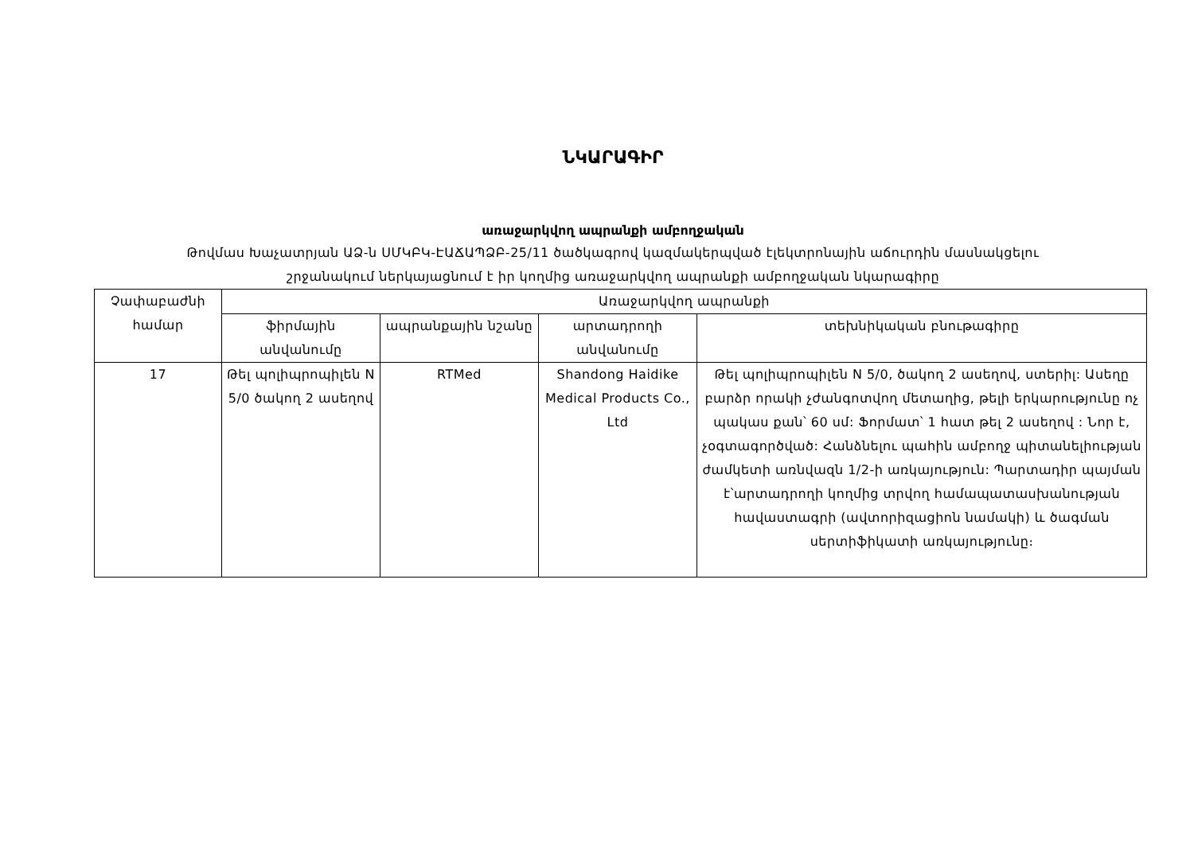ՆԿԱՐԱԳԻՐ
առաջարկվող ապրանքի ամբողջական
Թովմաս Խաչատրյան ԱՁ-ն ՍՄԿԲԿ-ԷԱՃԱՊՁԲ-25/11 ծածկագրով կազմակերպված էլեկտրոնային աճուրդին մասնակցելու
շրջանակում ներկայացնում է իր կողմից առաջարկվող ապրանքի ամբողջական նկարագիրը
| Չափաբաժնի համար | Առաջարկվող ապրանքի | | | |
| --- | --- | --- | --- | --- |
| | ֆիրմային անվանումը | ապրանքային նշանը | արտադրողի անվանումը | տեխնիկական բնութագիրը |
| 17 | Թել պոլիպրոպիլեն N 5/0 ծակող 2 ասեղով | RTMed | Shandong Haidike Medical Products Co., Ltd | Թել պոլիպրոպիլեն N 5/0, ծակող 2 ասեղով, ստերիլ: Ասեղը բարձր որակի չժանգոտվող մետաղից, թելի երկարությունը ոչ պակաս քան՝ 60 սմ: Ֆորմատ՝ 1 հատ թել 2 ասեղով : Նոր է, չօգտագործված: Հանձնելու պահին ամբողջ պիտանելիության ժամկետի առնվազն 1/2-ի առկայություն: Պարտադիր պայման է՝արտադրողի կողմից տրվող համապատասխանության հավաստագրի (ավտորիզացիոն նամակի) և ծագման սերտիֆիկատի առկայությունը։ |